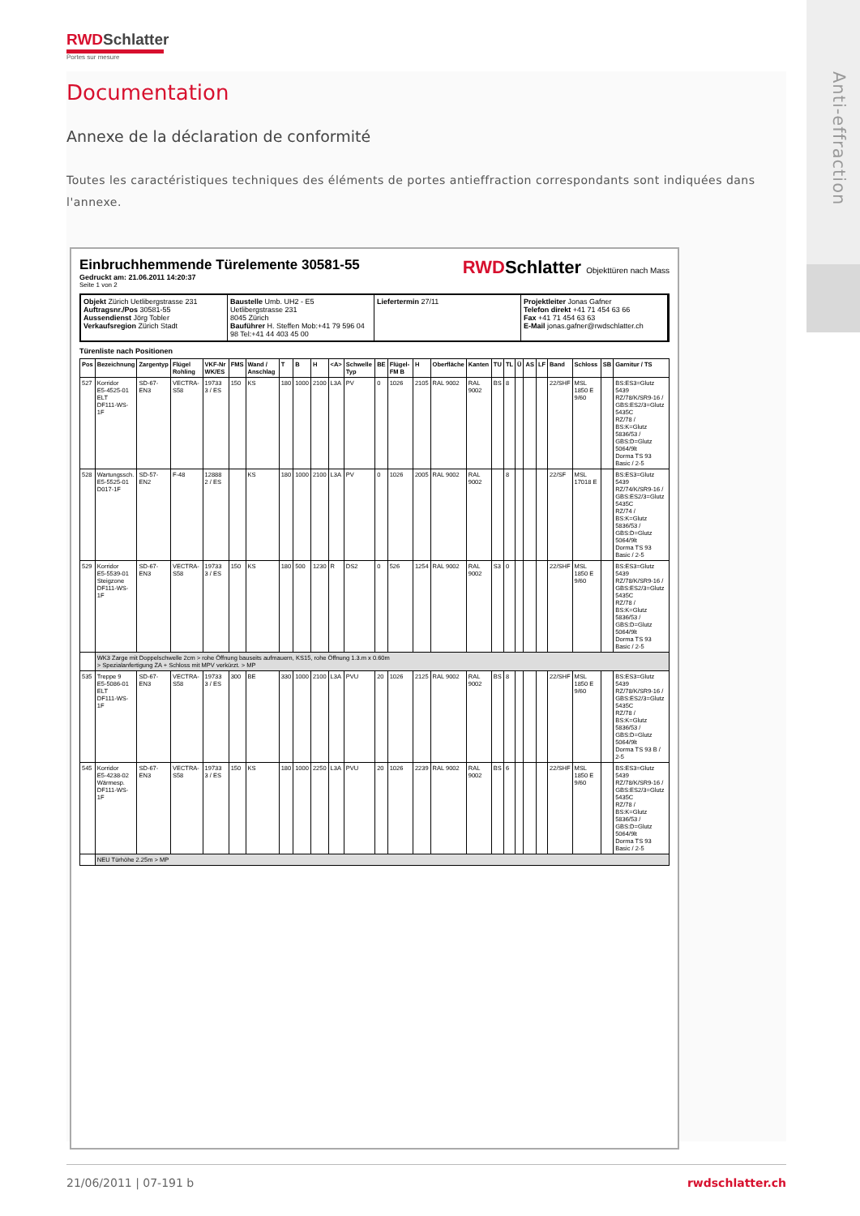Anti-effraction
RWDSchlatter
Portes sur mesure
Documentation
Annexe de la déclaration de conformité
Toutes les caractéristiques techniques des éléments de portes antieffraction correspondants sont indiquées dans l'annexe.
Einbruchhemmende Türelemente 30581-55
Gedruckt am: 21.06.2011 14:20:37
Seite 1 von 2
RWDSchlatter Objekttüren nach Mass
Objekt Zürich Uetlibergstrasse 231
Auftragsnr./Pos 30581-55
Aussendienst Jörg Tobler
Verkaufsregion Zürich Stadt
Baustelle Umb. UH2 - E5
Uetlibergstrasse 231
8045 Zürich
Bauführer H. Steffen Mob:+41 79 596 04 98 Tel:+41 44 403 45 00
Liefertermin 27/11 Projektleiter Jonas Gafner
Telefon direkt +41 71 454 63 66
Fax +41 71 454 63 63
E-Mail jonas.gafner@rwdschlatter.ch
Türenliste nach Positionen
| Pos | Bezeichnung | Zargentyp | Flügel Rohling | VKF-Nr WK/ES | FMS | Wand / Anschlag | T | B | H | <A> | Schwelle Typ | BE | Flügel-FM B | H | Oberfläche | Kanten | TU | TL | Ü | AS | LF | Band | Schloss | SB | Garnitur / TS |
| --- | --- | --- | --- | --- | --- | --- | --- | --- | --- | --- | --- | --- | --- | --- | --- | --- | --- | --- | --- | --- | --- | --- | --- | --- | --- |
| 527 | Korridor E5-4525-01 ELT DF111-WS-1F | SD-67-EN3 | VECTRA-S58 | 19733 3 / ES | 150 | KS | 180 | 1000 | 2100 | L3A | PV | 0 | 1026 | 2105 | RAL 9002 | RAL 9002 | BS | 8 | | | | 22/SHF | MSL 1850 E 9/60 | | BS:ES3=Glutz 5439 RZ/78/K/SR9-16 / GBS:ES2/3=Glutz 5435C RZ/78 / BS:K=Glutz 5836/53 / GBS:D=Glutz 5064/9lt Dorma TS 93 Basic / 2-5 |
| 528 | Wartungssch. E5-5525-01 D017-1F | SD-57-EN2 | F-48 | 12888 2 / ES | | KS | 180 | 1000 | 2100 | L3A | PV | 0 | 1026 | 2005 | RAL 9002 | RAL 9002 | | 8 | | | | 22/SF | MSL 17018 E | | BS:ES3=Glutz 5439 RZ/74/K/SR9-16 / GBS:ES2/3=Glutz 5435C RZ/74 / BS:K=Glutz 5836/53 / GBS:D=Glutz 5064/9lt Dorma TS 93 Basic / 2-5 |
| 529 | Korridor E5-5539-01 Steigzone DF111-WS-1F | SD-67-EN3 | VECTRA-S58 | 19733 3 / ES | 150 | KS | 180 | 500 | 1230 | R | DS2 | 0 | 526 | 1254 | RAL 9002 | RAL 9002 | S3 | 0 | | | | 22/SHF | MSL 1850 E 9/60 | | BS:ES3=Glutz 5439 RZ/78/K/SR9-16 / GBS:ES2/3=Glutz 5435C RZ/78 / BS:K=Glutz 5836/53 / GBS:D=Glutz 5064/9lt Dorma TS 93 Basic / 2-5 |
| | WK3 Zarge mit Doppelschwelle 2cm > rohe Öffnung bauseits aufmauern, KS15, rohe Öffnung 1.3.m x 0.60m > Spezialanfertigung ZA + Schloss mit MPV verkürzt. > MP | | | | | | | | | | | | | | | | | | | | | | | | |
| 535 | Treppe 9 E5-5086-01 ELT DF111-WS-1F | SD-67-EN3 | VECTRA-S58 | 19733 3 / ES | 300 | BE | 330 | 1000 | 2100 | L3A | PVU | 20 | 1026 | 2125 | RAL 9002 | RAL 9002 | BS | 8 | | | | 22/SHF | MSL 1850 E 9/60 | | BS:ES3=Glutz 5439 RZ/78/K/SR9-16 / GBS:ES2/3=Glutz 5435C RZ/78 / BS:K=Glutz 5836/53 / GBS:D=Glutz 5064/9lt Dorma TS 93 B / 2-5 |
| 545 | Korridor E5-4238-02 Wärmesp. DF111-WS-1F | SD-67-EN3 | VECTRA-S58 | 19733 3 / ES | 150 | KS | 180 | 1000 | 2250 | L3A | PVU | 20 | 1026 | 2239 | RAL 9002 | RAL 9002 | BS | 6 | | | | 22/SHF | MSL 1850 E 9/60 | | BS:ES3=Glutz 5439 RZ/78/K/SR9-16 / GBS:ES2/3=Glutz 5435C RZ/78 / BS:K=Glutz 5836/53 / GBS:D=Glutz 5064/9lt Dorma TS 93 Basic / 2-5 |
| | NEU Türhöhe 2.25m > MP | | | | | | | | | | | | | | | | | | | | | | | | |
21/06/2011 | 07-191 b rwdschlatter.ch